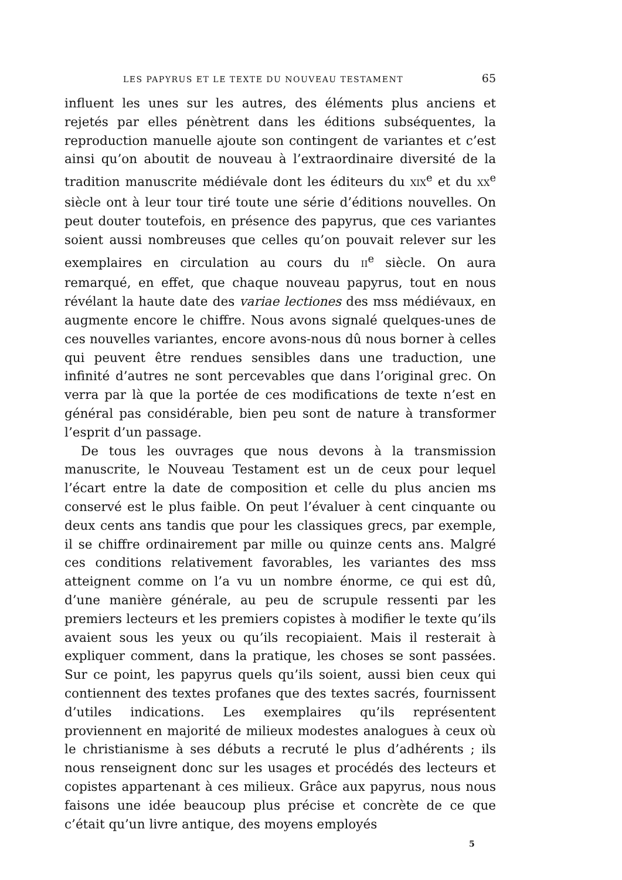LES PAPYRUS ET LE TEXTE DU NOUVEAU TESTAMENT 65
influent les unes sur les autres, des éléments plus anciens et rejetés par elles pénètrent dans les éditions subséquentes, la reproduction manuelle ajoute son contingent de variantes et c’est ainsi qu’on aboutit de nouveau à l’extraordinaire diversité de la tradition manuscrite médiévale dont les éditeurs du XIX<sup>e</sup> et du XX<sup>e</sup> siècle ont à leur tour tiré toute une série d’éditions nouvelles. On peut douter toutefois, en présence des papyrus, que ces variantes soient aussi nombreuses que celles qu’on pouvait relever sur les exemplaires en circulation au cours du II<sup>e</sup> siècle. On aura remarqué, en effet, que chaque nouveau papyrus, tout en nous révélant la haute date des variae lectiones des mss médiévaux, en augmente encore le chiffre. Nous avons signalé quelques-unes de ces nouvelles variantes, encore avons-nous dû nous borner à celles qui peuvent être rendues sensibles dans une traduction, une infinité d’autres ne sont percevables que dans l’original grec. On verra par là que la portée de ces modifications de texte n’est en général pas considérable, bien peu sont de nature à transformer l’esprit d’un passage.
De tous les ouvrages que nous devons à la transmission manuscrite, le Nouveau Testament est un de ceux pour lequel l’écart entre la date de composition et celle du plus ancien ms conservé est le plus faible. On peut l’évaluer à cent cinquante ou deux cents ans tandis que pour les classiques grecs, par exemple, il se chiffre ordinairement par mille ou quinze cents ans. Malgré ces conditions relativement favorables, les variantes des mss atteignent comme on l’a vu un nombre énorme, ce qui est dû, d’une manière générale, au peu de scrupule ressenti par les premiers lecteurs et les premiers copistes à modifier le texte qu’ils avaient sous les yeux ou qu’ils recopiaient. Mais il resterait à expliquer comment, dans la pratique, les choses se sont passées. Sur ce point, les papyrus quels qu’ils soient, aussi bien ceux qui contiennent des textes profanes que des textes sacrés, fournissent d’utiles indications. Les exemplaires qu’ils représentent proviennent en majorité de milieux modestes analogues à ceux où le christianisme à ses débuts a recruté le plus d’adhérents ; ils nous renseignent donc sur les usages et procédés des lecteurs et copistes appartenant à ces milieux. Grâce aux papyrus, nous nous faisons une idée beaucoup plus précise et concrète de ce que c’était qu’un livre antique, des moyens employés
5